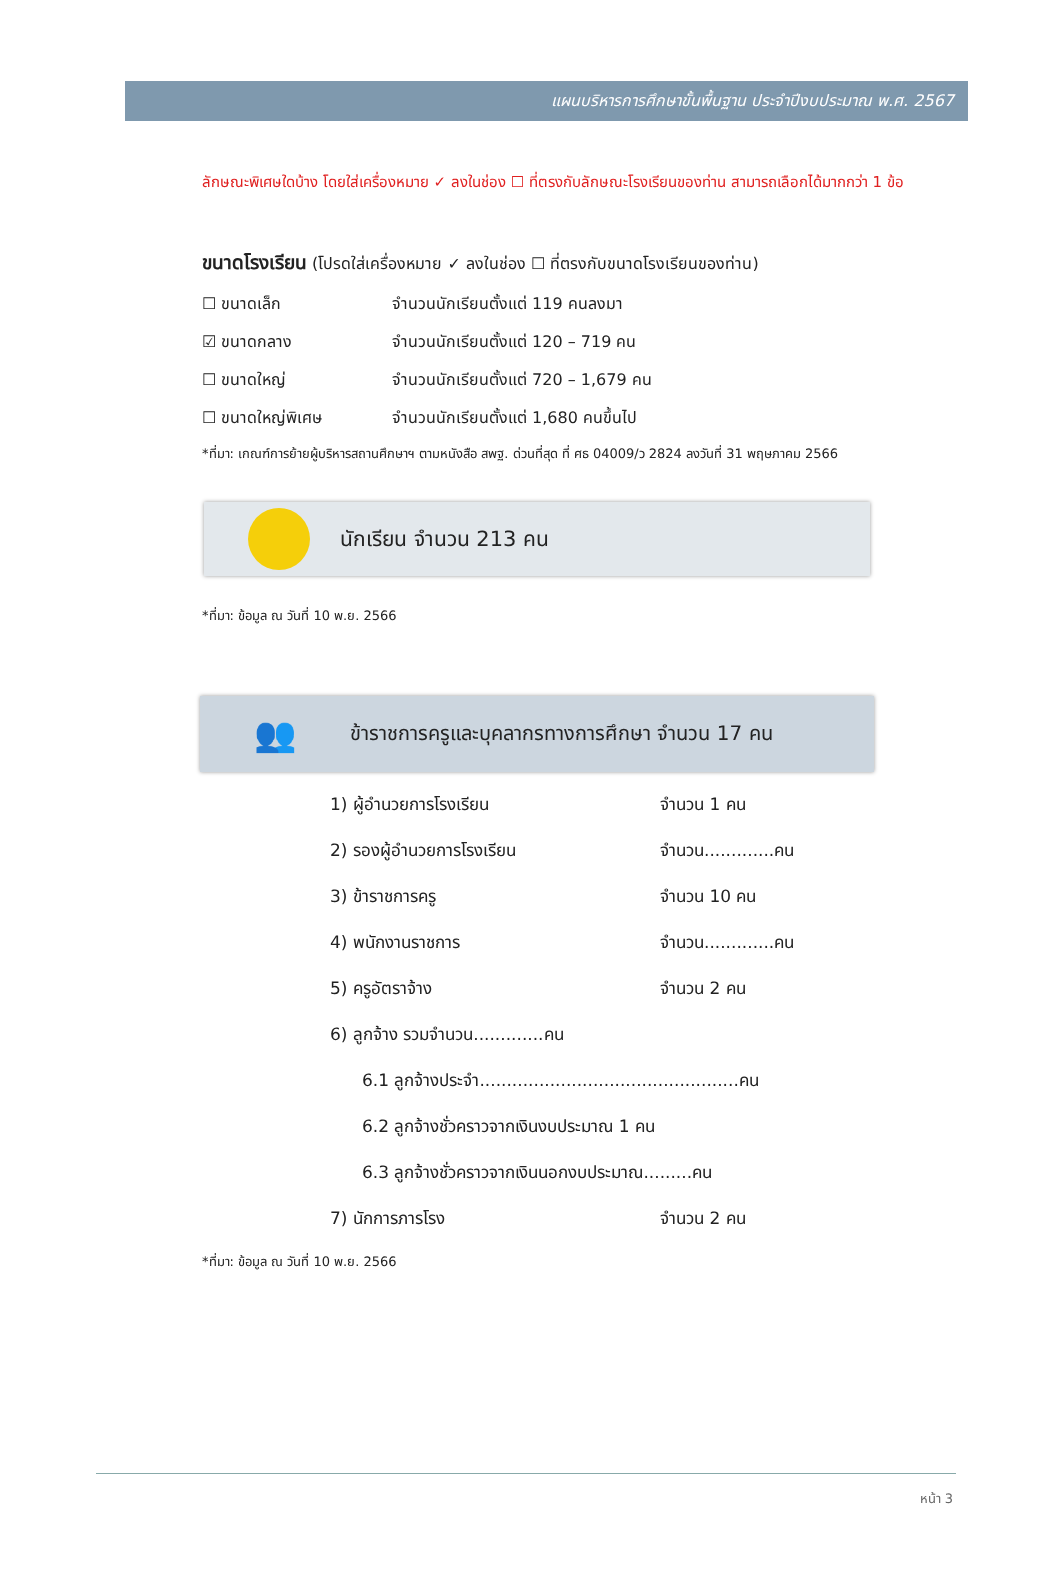แผนบริหารการศึกษาขั้นพื้นฐาน ประจำปีงบประมาณ พ.ศ. 2567
ลักษณะพิเศษใดบ้าง โดยใส่เครื่องหมาย ✓ ลงในช่อง ☐ ที่ตรงกับลักษณะโรงเรียนของท่าน สามารถเลือกได้มากกว่า 1 ข้อ
ขนาดโรงเรียน (โปรดใส่เครื่องหมาย ✓ ลงในช่อง ☐ ที่ตรงกับขนาดโรงเรียนของท่าน)
☐ ขนาดเล็ก จำนวนนักเรียนตั้งแต่ 119 คนลงมา
☑ ขนาดกลาง จำนวนนักเรียนตั้งแต่ 120 – 719 คน
☐ ขนาดใหญ่ จำนวนนักเรียนตั้งแต่ 720 – 1,679 คน
☐ ขนาดใหญ่พิเศษ จำนวนนักเรียนตั้งแต่ 1,680 คนขึ้นไป
*ที่มา: เกณฑ์การย้ายผู้บริหารสถานศึกษาฯ ตามหนังสือ สพฐ. ด่วนที่สุด ที่ ศธ 04009/ว 2824 ลงวันที่ 31 พฤษภาคม 2566
นักเรียน จำนวน 213 คน
*ที่มา: ข้อมูล ณ วันที่ 10 พ.ย. 2566
👥
ข้าราชการครูและบุคลากรทางการศึกษา จำนวน 17 คน
1) ผู้อำนวยการโรงเรียน จำนวน 1 คน
2) รองผู้อำนวยการโรงเรียน จำนวน.............คน
3) ข้าราชการครู จำนวน 10 คน
4) พนักงานราชการ จำนวน.............คน
5) ครูอัตราจ้าง จำนวน 2 คน
6) ลูกจ้าง รวมจำนวน.............คน
6.1 ลูกจ้างประจำ................................................คน
6.2 ลูกจ้างชั่วคราวจากเงินงบประมาณ 1 คน
6.3 ลูกจ้างชั่วคราวจากเงินนอกงบประมาณ.........คน
7) นักการภารโรง จำนวน 2 คน
*ที่มา: ข้อมูล ณ วันที่ 10 พ.ย. 2566
หน้า 3